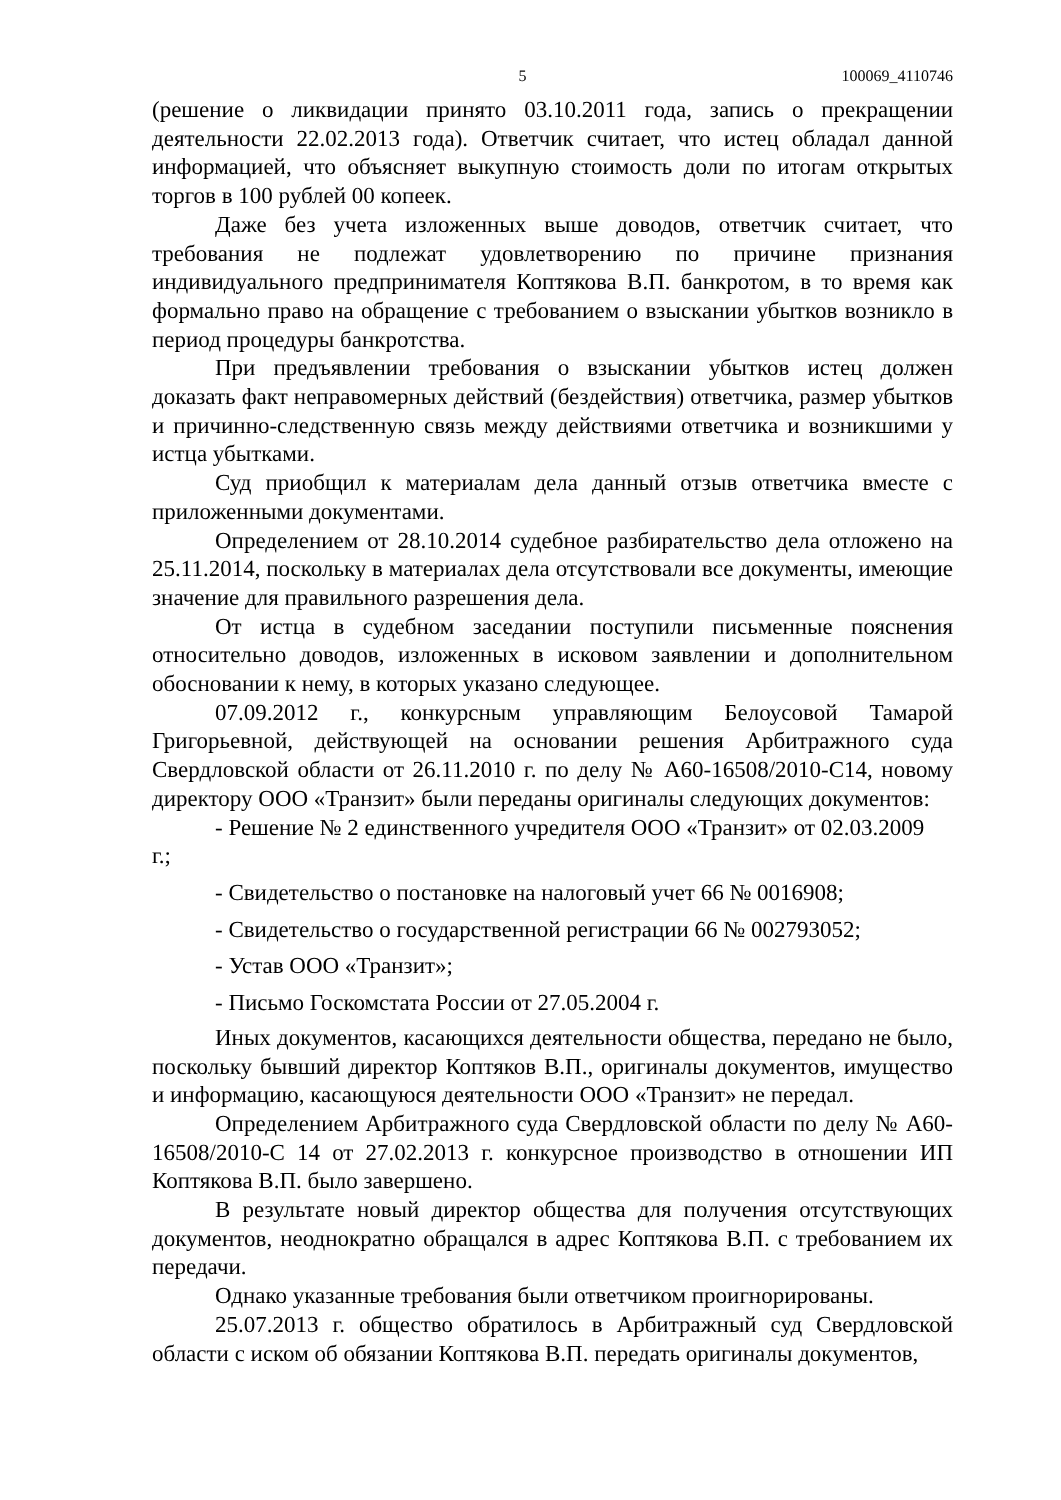5 100069_4110746
(решение о ликвидации принято 03.10.2011 года, запись о прекращении деятельности 22.02.2013 года). Ответчик считает, что истец обладал данной информацией, что объясняет выкупную стоимость доли по итогам открытых торгов в 100 рублей 00 копеек.
Даже без учета изложенных выше доводов, ответчик считает, что требования не подлежат удовлетворению по причине признания индивидуального предпринимателя Коптякова В.П. банкротом, в то время как формально право на обращение с требованием о взыскании убытков возникло в период процедуры банкротства.
При предъявлении требования о взыскании убытков истец должен доказать факт неправомерных действий (бездействия) ответчика, размер убытков и причинно-следственную связь между действиями ответчика и возникшими у истца убытками.
Суд приобщил к материалам дела данный отзыв ответчика вместе с приложенными документами.
Определением от 28.10.2014 судебное разбирательство дела отложено на 25.11.2014, поскольку в материалах дела отсутствовали все документы, имеющие значение для правильного разрешения дела.
От истца в судебном заседании поступили письменные пояснения относительно доводов, изложенных в исковом заявлении и дополнительном обосновании к нему, в которых указано следующее.
07.09.2012 г., конкурсным управляющим Белоусовой Тамарой Григорьевной, действующей на основании решения Арбитражного суда Свердловской области от 26.11.2010 г. по делу № А60-16508/2010-С14, новому директору ООО «Транзит» были переданы оригиналы следующих документов:
- Решение № 2 единственного учредителя ООО «Транзит» от 02.03.2009
г.;
- Свидетельство о постановке на налоговый учет 66 № 0016908;
- Свидетельство о государственной регистрации 66 № 002793052;
- Устав ООО «Транзит»;
- Письмо Госкомстата России от 27.05.2004 г.
Иных документов, касающихся деятельности общества, передано не было, поскольку бывший директор Коптяков В.П., оригиналы документов, имущество и информацию, касающуюся деятельности ООО «Транзит» не передал.
Определением Арбитражного суда Свердловской области по делу № А60-16508/2010-С 14 от 27.02.2013 г. конкурсное производство в отношении ИП Коптякова В.П. было завершено.
В результате новый директор общества для получения отсутствующих документов, неоднократно обращался в адрес Коптякова В.П. с требованием их передачи.
Однако указанные требования были ответчиком проигнорированы.
25.07.2013 г. общество обратилось в Арбитражный суд Свердловской области с иском об обязании Коптякова В.П. передать оригиналы документов,